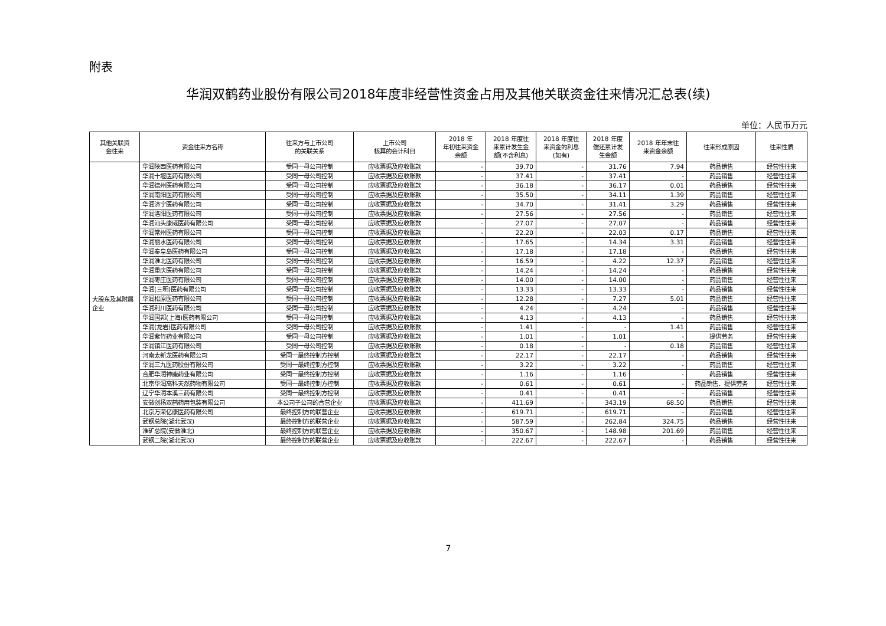附表
华润双鹤药业股份有限公司2018年度非经营性资金占用及其他关联资金往来情况汇总表(续)
单位：人民币万元
| 其他关联资 金往来 | 资金往来方名称 | 往来方与上市公司 的关联关系 | 上市公司 核算的会计科目 | 2018 年 年初往来资金 余额 | 2018 年度往 来累计发生金 额(不含利息) | 2018 年度往 来资金的利息 (如有) | 2018 年度 偿还累计发 生金额 | 2018 年年末往 来资金余额 | 往来形成原因 | 往来性质 |
| --- | --- | --- | --- | --- | --- | --- | --- | --- | --- | --- |
| 大股东及其附属企业 | 华润陕西医药有限公司 | 受同一母公司控制 | 应收票据及应收账款 | - | 39.70 | - | 31.76 | 7.94 | 药品销售 | 经营性往来 |
| | 华润十堰医药有限公司 | 受同一母公司控制 | 应收票据及应收账款 | - | 37.41 | - | 37.41 | - | 药品销售 | 经营性往来 |
| | 华润德州医药有限公司 | 受同一母公司控制 | 应收票据及应收账款 | - | 36.18 | - | 36.17 | 0.01 | 药品销售 | 经营性往来 |
| | 华润南阳医药有限公司 | 受同一母公司控制 | 应收票据及应收账款 | - | 35.50 | - | 34.11 | 1.39 | 药品销售 | 经营性往来 |
| | 华润济宁医药有限公司 | 受同一母公司控制 | 应收票据及应收账款 | - | 34.70 | - | 31.41 | 3.29 | 药品销售 | 经营性往来 |
| | 华润洛阳医药有限公司 | 受同一母公司控制 | 应收票据及应收账款 | - | 27.56 | - | 27.56 | - | 药品销售 | 经营性往来 |
| | 华润汕头康威医药有限公司 | 受同一母公司控制 | 应收票据及应收账款 | - | 27.07 | - | 27.07 | - | 药品销售 | 经营性往来 |
| | 华润常州医药有限公司 | 受同一母公司控制 | 应收票据及应收账款 | - | 22.20 | - | 22.03 | 0.17 | 药品销售 | 经营性往来 |
| | 华润丽水医药有限公司 | 受同一母公司控制 | 应收票据及应收账款 | - | 17.65 | - | 14.34 | 3.31 | 药品销售 | 经营性往来 |
| | 华润秦皇岛医药有限公司 | 受同一母公司控制 | 应收票据及应收账款 | - | 17.18 | - | 17.18 | - | 药品销售 | 经营性往来 |
| | 华润淮北医药有限公司 | 受同一母公司控制 | 应收票据及应收账款 | - | 16.59 | - | 4.22 | 12.37 | 药品销售 | 经营性往来 |
| | 华润重庆医药有限公司 | 受同一母公司控制 | 应收票据及应收账款 | - | 14.24 | - | 14.24 | - | 药品销售 | 经营性往来 |
| | 华润枣庄医药有限公司 | 受同一母公司控制 | 应收票据及应收账款 | - | 14.00 | - | 14.00 | - | 药品销售 | 经营性往来 |
| | 华润(三明)医药有限公司 | 受同一母公司控制 | 应收票据及应收账款 | - | 13.33 | - | 13.33 | - | 药品销售 | 经营性往来 |
| | 华润松原医药有限公司 | 受同一母公司控制 | 应收票据及应收账款 | - | 12.28 | - | 7.27 | 5.01 | 药品销售 | 经营性往来 |
| | 华润利川医药有限公司 | 受同一母公司控制 | 应收票据及应收账款 | - | 4.24 | - | 4.24 | - | 药品销售 | 经营性往来 |
| | 华润国邦(上海)医药有限公司 | 受同一母公司控制 | 应收票据及应收账款 | - | 4.13 | - | 4.13 | - | 药品销售 | 经营性往来 |
| | 华润(龙岩)医药有限公司 | 受同一母公司控制 | 应收票据及应收账款 | - | 1.41 | - | - | 1.41 | 药品销售 | 经营性往来 |
| | 华润紫竹药业有限公司 | 受同一母公司控制 | 应收票据及应收账款 | - | 1.01 | - | 1.01 | - | 提供劳务 | 经营性往来 |
| | 华润镇江医药有限公司 | 受同一母公司控制 | 应收票据及应收账款 | - | 0.18 | - | - | 0.18 | 药品销售 | 经营性往来 |
| | 河南太新龙医药有限公司 | 受同一最终控制方控制 | 应收票据及应收账款 | - | 22.17 | - | 22.17 | - | 药品销售 | 经营性往来 |
| | 华润三九医药股份有限公司 | 受同一最终控制方控制 | 应收票据及应收账款 | - | 3.22 | - | 3.22 | - | 药品销售 | 经营性往来 |
| | 合肥华润神鹿药业有限公司 | 受同一最终控制方控制 | 应收票据及应收账款 | - | 1.16 | - | 1.16 | - | 药品销售 | 经营性往来 |
| | 北京华润高科天然药物有限公司 | 受同一最终控制方控制 | 应收票据及应收账款 | - | 0.61 | - | 0.61 | - | 药品销售、提供劳务 | 经营性往来 |
| | 辽宁华润本溪三药有限公司 | 受同一最终控制方控制 | 应收票据及应收账款 | - | 0.41 | - | 0.41 | - | 药品销售 | 经营性往来 |
| | 安徽创扬双鹤药用包装有限公司 | 本公司子公司的合营企业 | 应收票据及应收账款 | - | 411.69 | - | 343.19 | 68.50 | 药品销售 | 经营性往来 |
| | 北京万荣亿康医药有限公司 | 最终控制方的联营企业 | 应收票据及应收账款 | - | 619.71 | - | 619.71 | - | 药品销售 | 经营性往来 |
| | 武钢总院(湖北武汉) | 最终控制方的联营企业 | 应收票据及应收账款 | - | 587.59 | - | 262.84 | 324.75 | 药品销售 | 经营性往来 |
| | 淮矿总院(安徽淮北) | 最终控制方的联营企业 | 应收票据及应收账款 | - | 350.67 | - | 148.98 | 201.69 | 药品销售 | 经营性往来 |
| | 武钢二院(湖北武汉) | 最终控制方的联营企业 | 应收票据及应收账款 | - | 222.67 | - | 222.67 | - | 药品销售 | 经营性往来 |
7